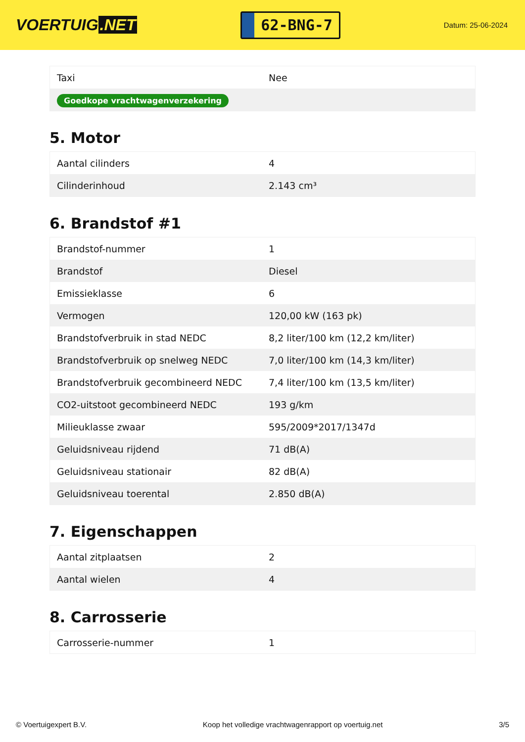VOERTUIG.NET
62-BNG-7
Datum: 25-06-2024
| Taxi | Nee |
| Goedkope vrachtwagenverzekering | |
5. Motor
| Aantal cilinders | 4 |
| Cilinderinhoud | 2.143 cm³ |
6. Brandstof #1
| Brandstof-nummer | 1 |
| Brandstof | Diesel |
| Emissieklasse | 6 |
| Vermogen | 120,00 kW (163 pk) |
| Brandstofverbruik in stad NEDC | 8,2 liter/100 km (12,2 km/liter) |
| Brandstofverbruik op snelweg NEDC | 7,0 liter/100 km (14,3 km/liter) |
| Brandstofverbruik gecombineerd NEDC | 7,4 liter/100 km (13,5 km/liter) |
| CO2-uitstoot gecombineerd NEDC | 193 g/km |
| Milieuklasse zwaar | 595/2009*2017/1347d |
| Geluidsniveau rijdend | 71 dB(A) |
| Geluidsniveau stationair | 82 dB(A) |
| Geluidsniveau toerental | 2.850 dB(A) |
7. Eigenschappen
| Aantal zitplaatsen | 2 |
| Aantal wielen | 4 |
8. Carrosserie
| Carrosserie-nummer | 1 |
© Voertuigexpert B.V. Koop het volledige vrachtwagenrapport op voertuig.net 3/5